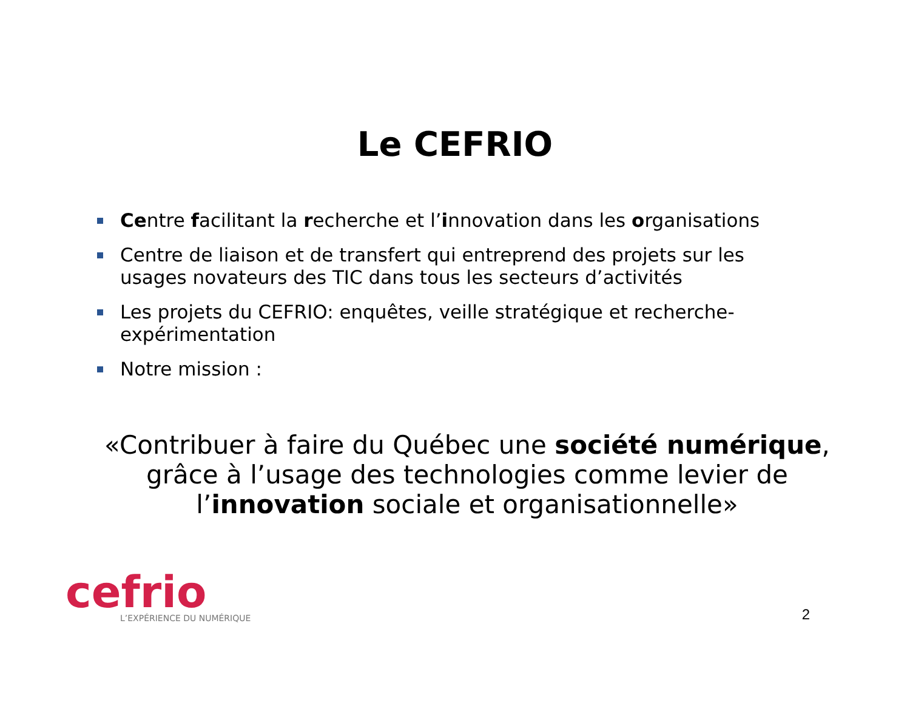Le CEFRIO
Centre facilitant la recherche et l’innovation dans les organisations
Centre de liaison et de transfert qui entreprend des projets sur les usages novateurs des TIC dans tous les secteurs d’activités
Les projets du CEFRIO: enquêtes, veille stratégique et recherche-expérimentation
Notre mission :
«Contribuer à faire du Québec une société numérique,
grâce à l’usage des technologies comme levier de
l’innovation sociale et organisationnelle»
cefrio
L’EXPÉRIENCE DU NUMÉRIQUE
2